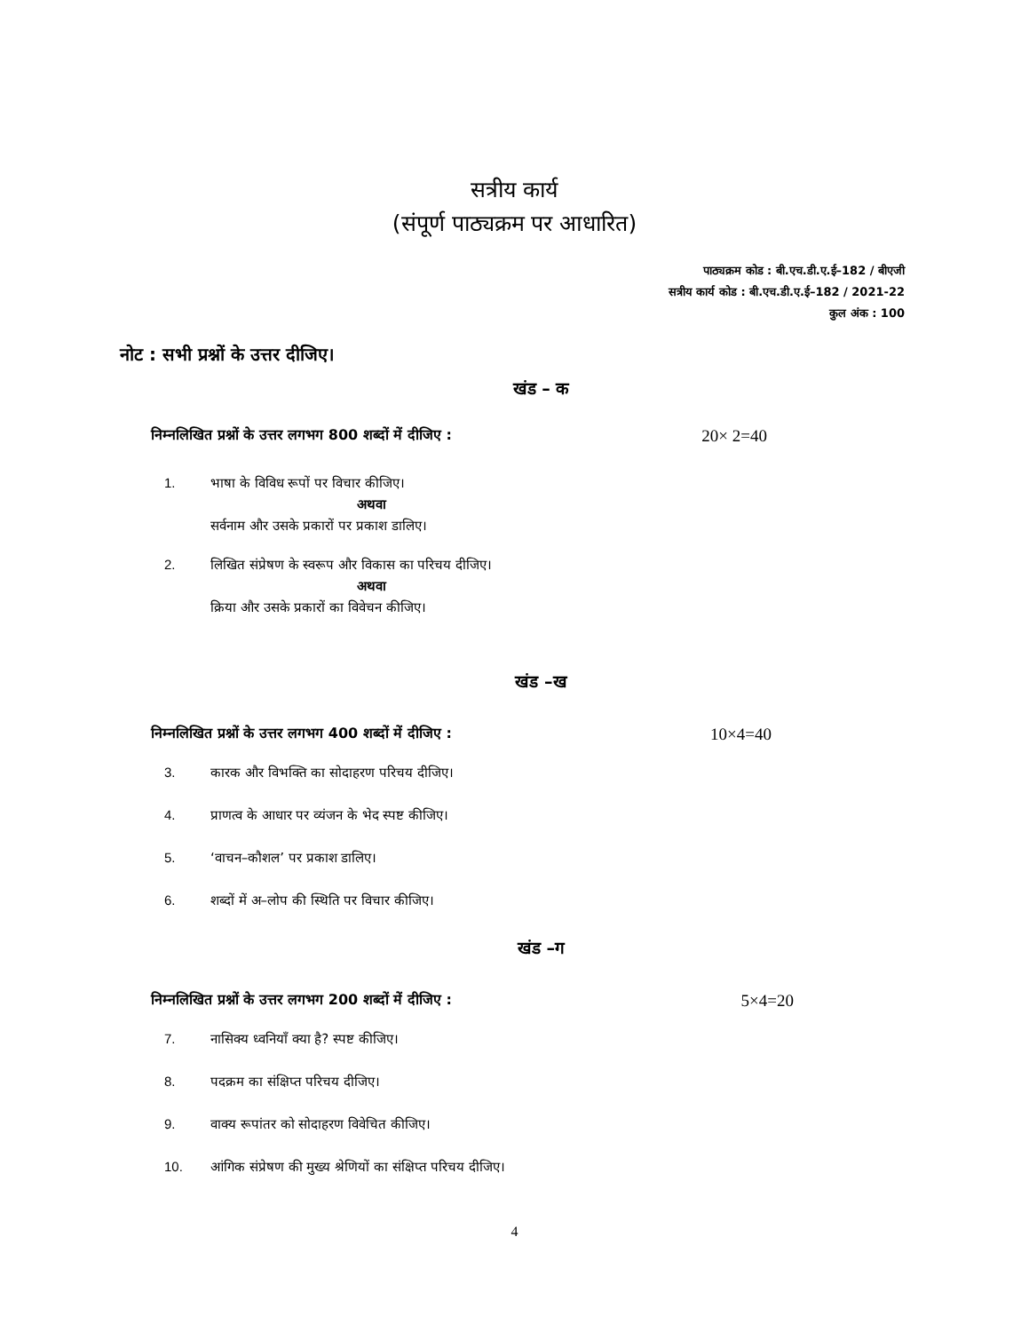सत्रीय कार्य
(संपूर्ण पाठ्यक्रम पर आधारित)
पाठ्यक्रम कोड : बी.एच.डी.ए.ई–182 / बीएजी
सत्रीय कार्य कोड : बी.एच.डी.ए.ई–182 / 2021-22
कुल अंक : 100
नोट : सभी प्रश्नों के उत्तर दीजिए।
खंड – क
निम्नलिखित प्रश्नों के उत्तर लगभग 800 शब्दों में दीजिए : 20× 2=40
1. भाषा के विविध रूपों पर विचार कीजिए।
अथवा
सर्वनाम और उसके प्रकारों पर प्रकाश डालिए।
2. लिखित संप्रेषण के स्वरूप और विकास का परिचय दीजिए।
अथवा
क्रिया और उसके प्रकारों का विवेचन कीजिए।
खंड –ख
निम्नलिखित प्रश्नों के उत्तर लगभग 400 शब्दों में दीजिए : 10×4=40
3. कारक और विभक्ति का सोदाहरण परिचय दीजिए।
4. प्राणत्व के आधार पर व्यंजन के भेद स्पष्ट कीजिए।
5. ‘वाचन–कौशल’ पर प्रकाश डालिए।
6. शब्दों में अ–लोप की स्थिति पर विचार कीजिए।
खंड –ग
निम्नलिखित प्रश्नों के उत्तर लगभग 200 शब्दों में दीजिए : 5×4=20
7. नासिक्य ध्वनियाँ क्या है? स्पष्ट कीजिए।
8. पदक्रम का संक्षिप्त परिचय दीजिए।
9. वाक्य रूपांतर को सोदाहरण विवेचित कीजिए।
10. आंगिक संप्रेषण की मुख्य श्रेणियों का संक्षिप्त परिचय दीजिए।
4